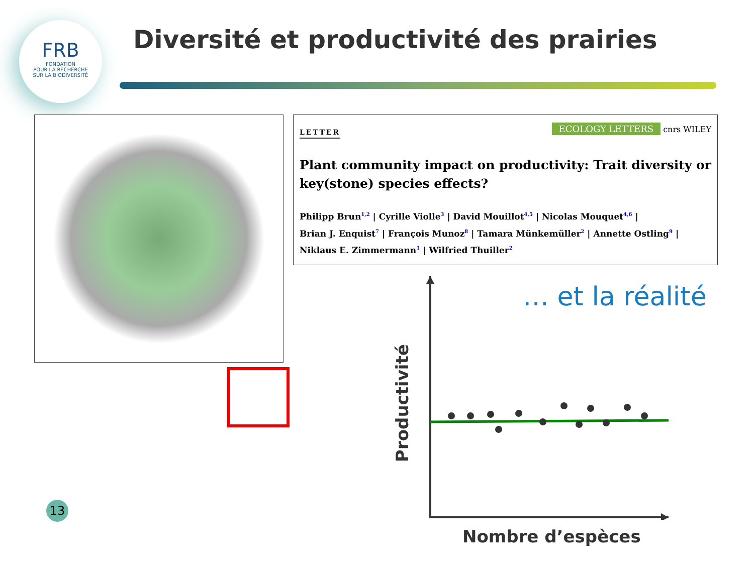FRB
FONDATION
POUR LA RECHERCHE
SUR LA BIODIVERSITÉ
Diversité et productivité des prairies
LETTER
ECOLOGY LETTERS cnrs WILEY
Plant community impact on productivity: Trait diversity or key(stone) species effects?
Philipp Brun<sup>1,2</sup> | Cyrille Violle<sup>3</sup> | David Mouillot<sup>4,5</sup> | Nicolas Mouquet<sup>4,6</sup> |
Brian J. Enquist<sup>7</sup> | François Munoz<sup>8</sup> | Tamara Münkemüller<sup>2</sup> | Annette Ostling<sup>9</sup> |
Niklaus E. Zimmermann<sup>1</sup> | Wilfried Thuiller<sup>2</sup>
… et la réalité
Productivité
Nombre d’espèces
13